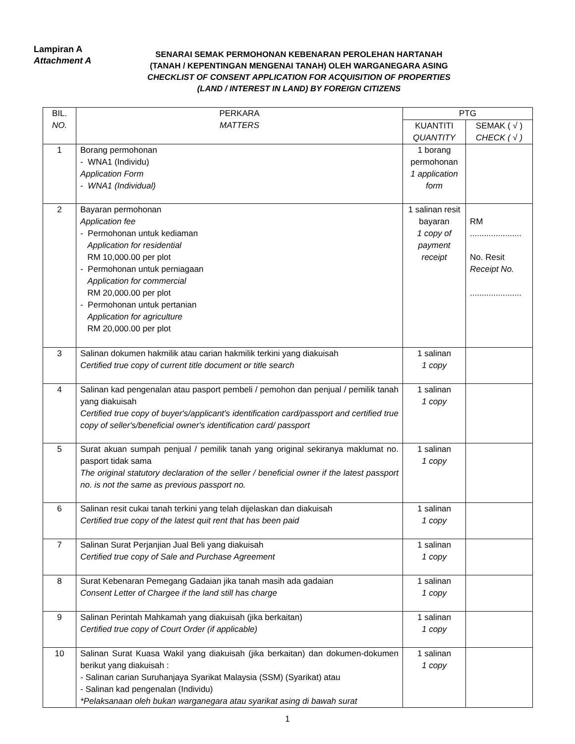Lampiran A
Attachment A
SENARAI SEMAK PERMOHONAN KEBENARAN PEROLEHAN HARTANAH
(TANAH / KEPENTINGAN MENGENAI TANAH) OLEH WARGANEGARA ASING
CHECKLIST OF CONSENT APPLICATION FOR ACQUISITION OF PROPERTIES
(LAND / INTEREST IN LAND) BY FOREIGN CITIZENS
| BIL. NO. | PERKARA MATTERS | PTG | |
| --- | --- | --- | --- |
| | | KUANTITI QUANTITY | SEMAK ( √ ) CHECK ( √ ) |
| 1 | Borang permohonan - WNA1 (Individu) Application Form - WNA1 (Individual) | 1 borang permohonan 1 application form | |
| 2 | Bayaran permohonan Application fee - Permohonan untuk kediaman Application for residential RM 10,000.00 per plot - Permohonan untuk perniagaan Application for commercial RM 20,000.00 per plot - Permohonan untuk pertanian Application for agriculture RM 20,000.00 per plot | 1 salinan resit bayaran 1 copy of payment receipt | RM ...................... No. Resit Receipt No. ...................... |
| 3 | Salinan dokumen hakmilik atau carian hakmilik terkini yang diakuisah Certified true copy of current title document or title search | 1 salinan 1 copy | |
| 4 | Salinan kad pengenalan atau pasport pembeli / pemohon dan penjual / pemilik tanah yang diakuisah Certified true copy of buyer's/applicant's identification card/passport and certified true copy of seller's/beneficial owner's identification card/ passport | 1 salinan 1 copy | |
| 5 | Surat akuan sumpah penjual / pemilik tanah yang original sekiranya maklumat no. pasport tidak sama The original statutory declaration of the seller / beneficial owner if the latest passport no. is not the same as previous passport no. | 1 salinan 1 copy | |
| 6 | Salinan resit cukai tanah terkini yang telah dijelaskan dan diakuisah Certified true copy of the latest quit rent that has been paid | 1 salinan 1 copy | |
| 7 | Salinan Surat Perjanjian Jual Beli yang diakuisah Certified true copy of Sale and Purchase Agreement | 1 salinan 1 copy | |
| 8 | Surat Kebenaran Pemegang Gadaian jika tanah masih ada gadaian Consent Letter of Chargee if the land still has charge | 1 salinan 1 copy | |
| 9 | Salinan Perintah Mahkamah yang diakuisah (jika berkaitan) Certified true copy of Court Order (if applicable) | 1 salinan 1 copy | |
| 10 | Salinan Surat Kuasa Wakil yang diakuisah (jika berkaitan) dan dokumen-dokumen berikut yang diakuisah : - Salinan carian Suruhanjaya Syarikat Malaysia (SSM) (Syarikat) atau - Salinan kad pengenalan (Individu) *Pelaksanaan oleh bukan warganegara atau syarikat asing di bawah surat | 1 salinan 1 copy | |
1